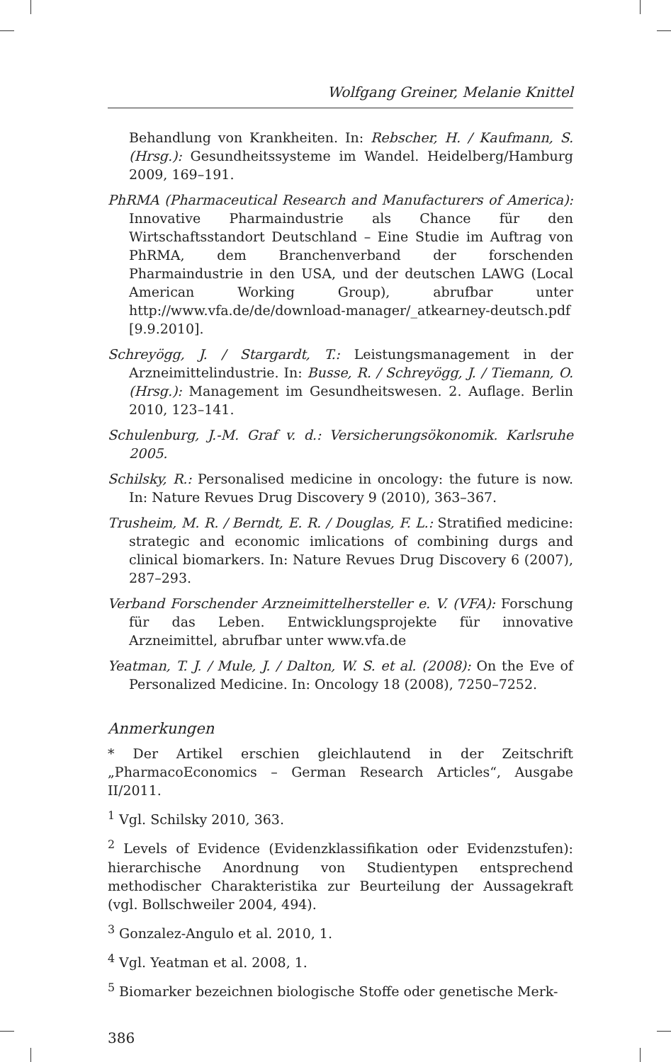Wolfgang Greiner, Melanie Knittel
Behandlung von Krankheiten. In: Rebscher, H. / Kaufmann, S. (Hrsg.): Gesundheitssysteme im Wandel. Heidelberg/Hamburg 2009, 169–191.
PhRMA (Pharmaceutical Research and Manufacturers of America): Innovative Pharmaindustrie als Chance für den Wirtschaftsstandort Deutschland – Eine Studie im Auftrag von PhRMA, dem Branchenverband der forschenden Pharmaindustrie in den USA, und der deutschen LAWG (Local American Working Group), abrufbar unter http://www.vfa.de/de/download-manager/_atkearney-deutsch.pdf [9.9.2010].
Schreyögg, J. / Stargardt, T.: Leistungsmanagement in der Arzneimittelindustrie. In: Busse, R. / Schreyögg, J. / Tiemann, O. (Hrsg.): Management im Gesundheitswesen. 2. Auflage. Berlin 2010, 123–141.
Schulenburg, J.-M. Graf v. d.: Versicherungsökonomik. Karlsruhe 2005.
Schilsky, R.: Personalised medicine in oncology: the future is now. In: Nature Revues Drug Discovery 9 (2010), 363–367.
Trusheim, M. R. / Berndt, E. R. / Douglas, F. L.: Stratified medicine: strategic and economic imlications of combining durgs and clinical biomarkers. In: Nature Revues Drug Discovery 6 (2007), 287–293.
Verband Forschender Arzneimittelhersteller e. V. (VFA): Forschung für das Leben. Entwicklungsprojekte für innovative Arzneimittel, abrufbar unter www.vfa.de
Yeatman, T. J. / Mule, J. / Dalton, W. S. et al. (2008): On the Eve of Personalized Medicine. In: Oncology 18 (2008), 7250–7252.
Anmerkungen
* Der Artikel erschien gleichlautend in der Zeitschrift „PharmacoEconomics – German Research Articles“, Ausgabe II/2011.
<sup>1</sup> Vgl. Schilsky 2010, 363.
<sup>2</sup> Levels of Evidence (Evidenzklassifikation oder Evidenzstufen): hierarchische Anordnung von Studientypen entsprechend methodischer Charakteristika zur Beurteilung der Aussagekraft (vgl. Bollschweiler 2004, 494).
<sup>3</sup> Gonzalez-Angulo et al. 2010, 1.
<sup>4</sup> Vgl. Yeatman et al. 2008, 1.
<sup>5</sup> Biomarker bezeichnen biologische Stoffe oder genetische Merk-
386